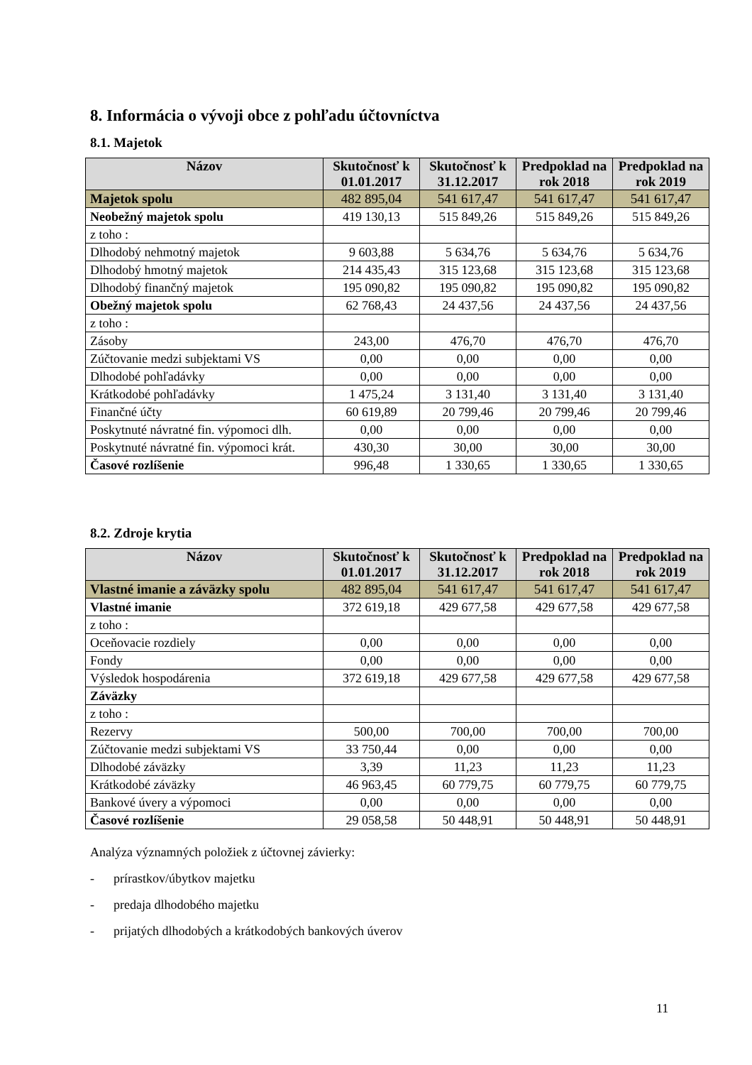8. Informácia o vývoji obce z pohľadu účtovníctva
8.1. Majetok
| Názov | Skutočnosť k 01.01.2017 | Skutočnosť k 31.12.2017 | Predpoklad na rok 2018 | Predpoklad na rok 2019 |
| --- | --- | --- | --- | --- |
| Majetok spolu | 482 895,04 | 541 617,47 | 541 617,47 | 541 617,47 |
| Neobežný majetok spolu | 419 130,13 | 515 849,26 | 515 849,26 | 515 849,26 |
| z toho : | | | | |
| Dlhodobý nehmotný majetok | 9 603,88 | 5 634,76 | 5 634,76 | 5 634,76 |
| Dlhodobý hmotný majetok | 214 435,43 | 315 123,68 | 315 123,68 | 315 123,68 |
| Dlhodobý finančný majetok | 195 090,82 | 195 090,82 | 195 090,82 | 195 090,82 |
| Obežný majetok spolu | 62 768,43 | 24 437,56 | 24 437,56 | 24 437,56 |
| z toho : | | | | |
| Zásoby | 243,00 | 476,70 | 476,70 | 476,70 |
| Zúčtovanie medzi subjektami VS | 0,00 | 0,00 | 0,00 | 0,00 |
| Dlhodobé pohľadávky | 0,00 | 0,00 | 0,00 | 0,00 |
| Krátkodobé pohľadávky | 1 475,24 | 3 131,40 | 3 131,40 | 3 131,40 |
| Finančné účty | 60 619,89 | 20 799,46 | 20 799,46 | 20 799,46 |
| Poskytnuté návratné fin. výpomoci dlh. | 0,00 | 0,00 | 0,00 | 0,00 |
| Poskytnuté návratné fin. výpomoci krát. | 430,30 | 30,00 | 30,00 | 30,00 |
| Časové rozlíšenie | 996,48 | 1 330,65 | 1 330,65 | 1 330,65 |
8.2. Zdroje krytia
| Názov | Skutočnosť k 01.01.2017 | Skutočnosť k 31.12.2017 | Predpoklad na rok 2018 | Predpoklad na rok 2019 |
| --- | --- | --- | --- | --- |
| Vlastné imanie a záväzky spolu | 482 895,04 | 541 617,47 | 541 617,47 | 541 617,47 |
| Vlastné imanie | 372 619,18 | 429 677,58 | 429 677,58 | 429 677,58 |
| z toho : | | | | |
| Oceňovacie rozdiely | 0,00 | 0,00 | 0,00 | 0,00 |
| Fondy | 0,00 | 0,00 | 0,00 | 0,00 |
| Výsledok hospodárenia | 372 619,18 | 429 677,58 | 429 677,58 | 429 677,58 |
| Záväzky | | | | |
| z toho : | | | | |
| Rezervy | 500,00 | 700,00 | 700,00 | 700,00 |
| Zúčtovanie medzi subjektami VS | 33 750,44 | 0,00 | 0,00 | 0,00 |
| Dlhodobé záväzky | 3,39 | 11,23 | 11,23 | 11,23 |
| Krátkodobé záväzky | 46 963,45 | 60 779,75 | 60 779,75 | 60 779,75 |
| Bankové úvery a výpomoci | 0,00 | 0,00 | 0,00 | 0,00 |
| Časové rozlíšenie | 29 058,58 | 50 448,91 | 50 448,91 | 50 448,91 |
Analýza významných položiek z účtovnej závierky:
- prírastkov/úbytkov majetku
- predaja dlhodobého majetku
- prijatých dlhodobých a krátkodobých bankových úverov
11